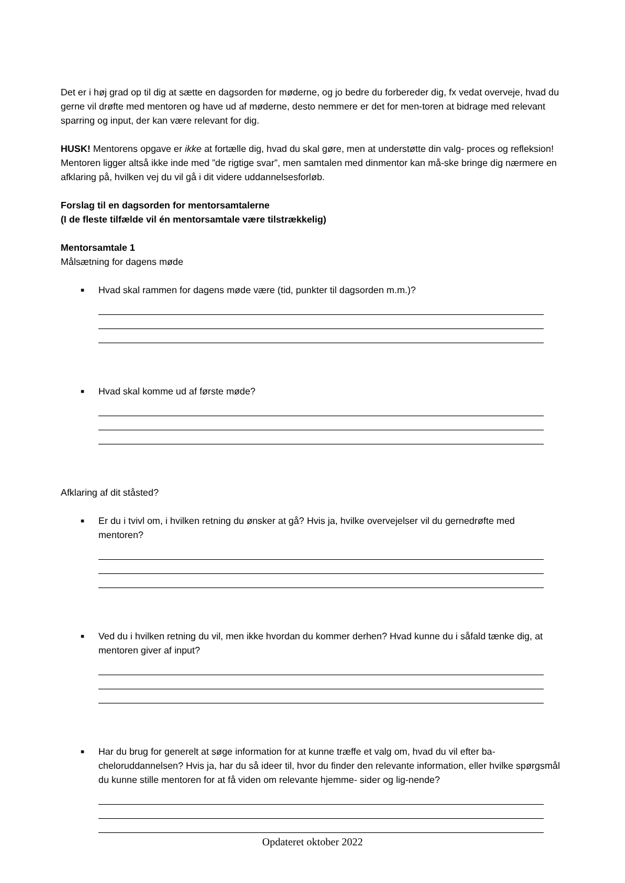Det er i høj grad op til dig at sætte en dagsorden for møderne, og jo bedre du forbereder dig, fx vedat overveje, hvad du gerne vil drøfte med mentoren og have ud af møderne, desto nemmere er det for men-toren at bidrage med relevant sparring og input, der kan være relevant for dig.
HUSK! Mentorens opgave er ikke at fortælle dig, hvad du skal gøre, men at understøtte din valg- proces og refleksion! Mentoren ligger altså ikke inde med ”de rigtige svar”, men samtalen med dinmentor kan må-ske bringe dig nærmere en afklaring på, hvilken vej du vil gå i dit videre uddannelsesforløb.
Forslag til en dagsorden for mentorsamtalerne
(I de fleste tilfælde vil én mentorsamtale være tilstrækkelig)
Mentorsamtale 1
Målsætning for dagens møde
■ Hvad skal rammen for dagens møde være (tid, punkter til dagsorden m.m.)?
■ Hvad skal komme ud af første møde?
Afklaring af dit ståsted?
■ Er du i tvivl om, i hvilken retning du ønsker at gå? Hvis ja, hvilke overvejelser vil du gernedrøfte med mentoren?
■ Ved du i hvilken retning du vil, men ikke hvordan du kommer derhen? Hvad kunne du i såfald tænke dig, at mentoren giver af input?
■ Har du brug for generelt at søge information for at kunne træffe et valg om, hvad du vil efter ba-cheloruddannelsen? Hvis ja, har du så ideer til, hvor du finder den relevante information, eller hvilke spørgsmål du kunne stille mentoren for at få viden om relevante hjemme- sider og lig-nende?
Opdateret oktober 2022